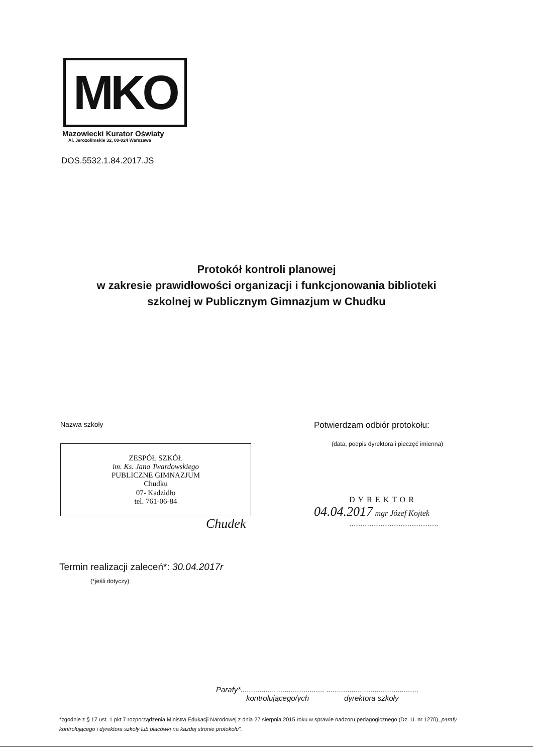MKO
Mazowiecki Kurator Oświaty
Al. Jerozolimskie 32, 00-024 Warszawa
DOS.5532.1.84.2017.JS
Protokół kontroli planowej
w zakresie prawidłowości organizacji i funkcjonowania biblioteki
szkolnej w Publicznym Gimnazjum w Chudku
Nazwa szkoły
ZESPÓŁ SZKÓŁ
im. Ks. Jana Twardowskiego
PUBLICZNE GIMNAZJUM
Chudku
07- Kadzidło
tel. 761-06-84
Chudek
Potwierdzam odbiór protokołu:
(data, podpis dyrektora i pieczęć imienna)
DYREKTOR
04.04.2017 mgr Józef Kojtek
........................................
Termin realizacji zaleceń*: 30.04.2017r
(*jeśli dotyczy)
Parafy*........................................ ............................................
kontrolującego/ych dyrektora szkoły
*zgodnie z § 17 ust. 1 pkt 7 rozporządzenia Ministra Edukacji Narodowej z dnia 27 sierpnia 2015 roku w sprawie nadzoru pedagogicznego (Dz. U. nr 1270) „parafy kontrolującego i dyrektora szkoły lub placówki na każdej stronie protokołu”.